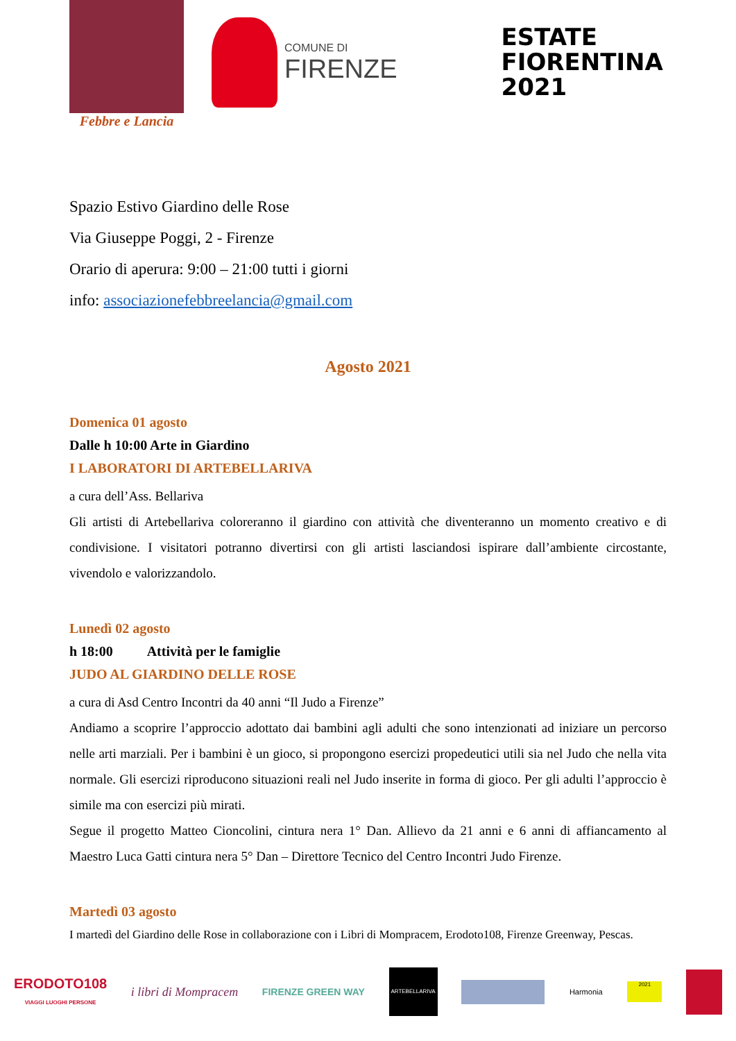Febbre e Lancia
COMUNE DI
FIRENZE
ESTATE
FIORENTINA
2021
Spazio Estivo Giardino delle Rose
Via Giuseppe Poggi, 2 - Firenze
Orario di aperura: 9:00 – 21:00 tutti i giorni
info: associazionefebbreelancia@gmail.com
Agosto 2021
Domenica 01 agosto
Dalle h 10:00 Arte in Giardino
I LABORATORI DI ARTEBELLARIVA
a cura dell’Ass. Bellariva
Gli artisti di Artebellariva coloreranno il giardino con attività che diventeranno un momento creativo e di condivisione. I visitatori potranno divertirsi con gli artisti lasciandosi ispirare dall’ambiente circostante, vivendolo e valorizzandolo.
Lunedì 02 agosto
h 18:00 Attività per le famiglie
JUDO AL GIARDINO DELLE ROSE
a cura di Asd Centro Incontri da 40 anni “Il Judo a Firenze”
Andiamo a scoprire l’approccio adottato dai bambini agli adulti che sono intenzionati ad iniziare un percorso nelle arti marziali. Per i bambini è un gioco, si propongono esercizi propedeutici utili sia nel Judo che nella vita normale. Gli esercizi riproducono situazioni reali nel Judo inserite in forma di gioco. Per gli adulti l’approccio è simile ma con esercizi più mirati.
Segue il progetto Matteo Cioncolini, cintura nera 1° Dan. Allievo da 21 anni e 6 anni di affiancamento al Maestro Luca Gatti cintura nera 5° Dan – Direttore Tecnico del Centro Incontri Judo Firenze.
Martedì 03 agosto
I martedì del Giardino delle Rose in collaborazione con i Libri di Mompracem, Erodoto108, Firenze Greenway, Pescas.
ERODOTO108
VIAGGI LUOGHI PERSONE
i libri di Mompracem
FIRENZE GREEN WAY
ARTEBELLARIVA
Harmonia
2021